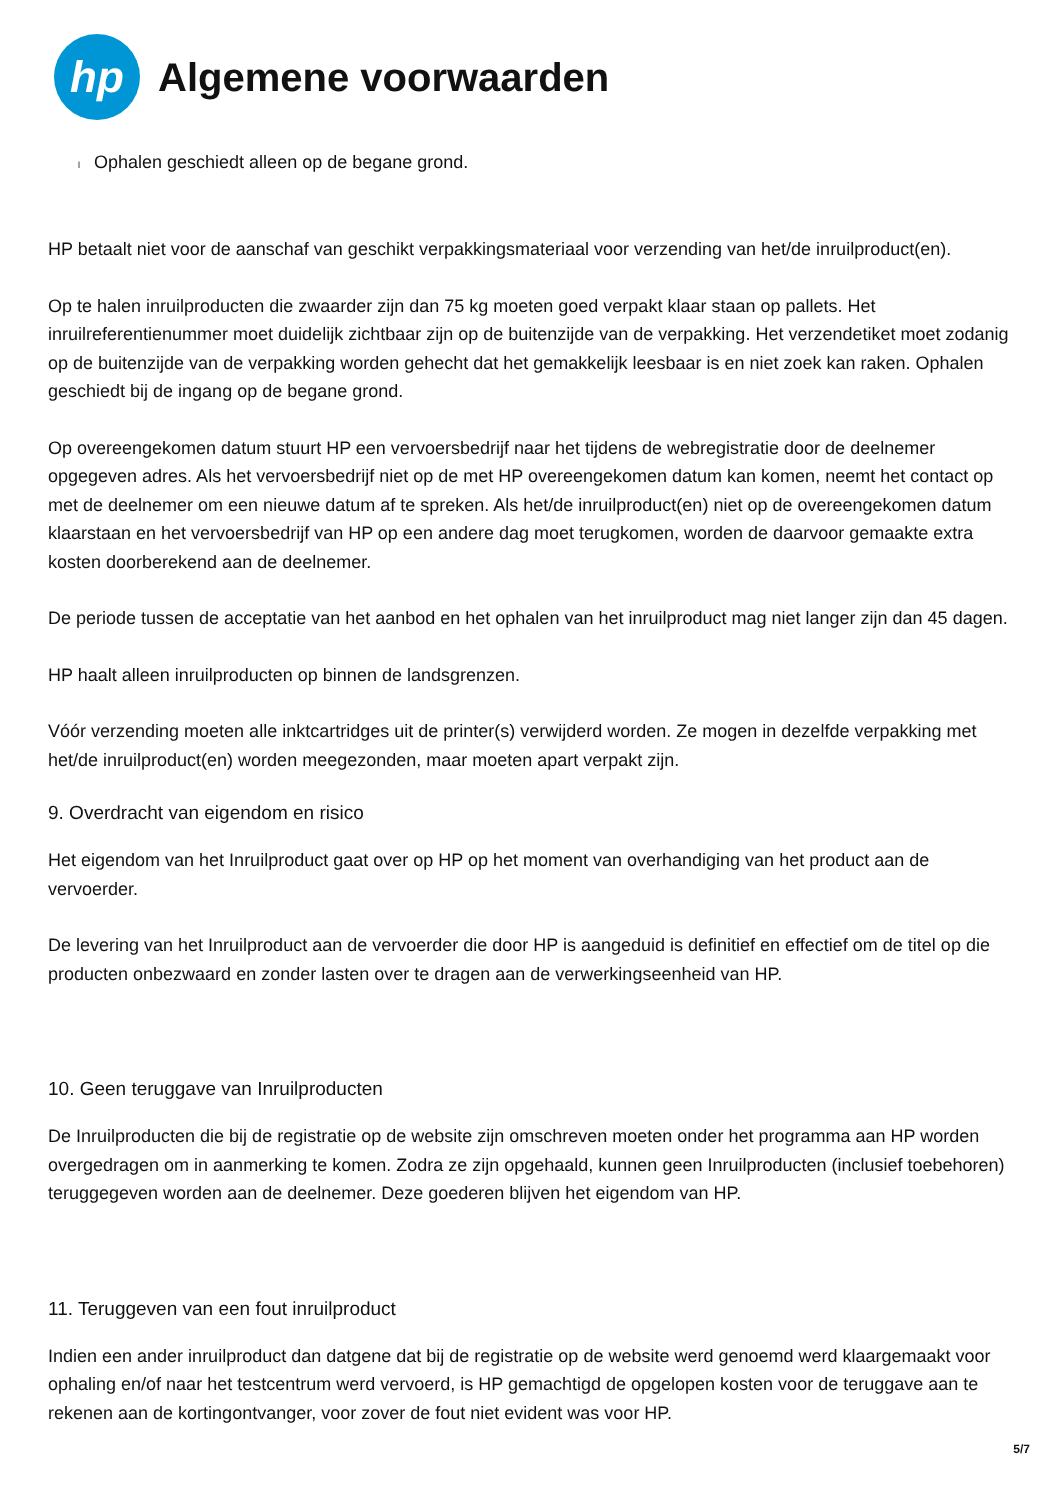hp
Algemene voorwaarden
l Ophalen geschiedt alleen op de begane grond.
HP betaalt niet voor de aanschaf van geschikt verpakkingsmateriaal voor verzending van het/de inruilproduct(en).
Op te halen inruilproducten die zwaarder zijn dan 75 kg moeten goed verpakt klaar staan op pallets. Het inruilreferentienummer moet duidelijk zichtbaar zijn op de buitenzijde van de verpakking. Het verzendetiket moet zodanig op de buitenzijde van de verpakking worden gehecht dat het gemakkelijk leesbaar is en niet zoek kan raken. Ophalen geschiedt bij de ingang op de begane grond.
Op overeengekomen datum stuurt HP een vervoersbedrijf naar het tijdens de webregistratie door de deelnemer opgegeven adres. Als het vervoersbedrijf niet op de met HP overeengekomen datum kan komen, neemt het contact op met de deelnemer om een nieuwe datum af te spreken. Als het/de inruilproduct(en) niet op de overeengekomen datum klaarstaan en het vervoersbedrijf van HP op een andere dag moet terugkomen, worden de daarvoor gemaakte extra kosten doorberekend aan de deelnemer.
De periode tussen de acceptatie van het aanbod en het ophalen van het inruilproduct mag niet langer zijn dan 45 dagen.
HP haalt alleen inruilproducten op binnen de landsgrenzen.
Vóór verzending moeten alle inktcartridges uit de printer(s) verwijderd worden. Ze mogen in dezelfde verpakking met het/de inruilproduct(en) worden meegezonden, maar moeten apart verpakt zijn.
9. Overdracht van eigendom en risico
Het eigendom van het Inruilproduct gaat over op HP op het moment van overhandiging van het product aan de vervoerder.
De levering van het Inruilproduct aan de vervoerder die door HP is aangeduid is definitief en effectief om de titel op die producten onbezwaard en zonder lasten over te dragen aan de verwerkingseenheid van HP.
10. Geen teruggave van Inruilproducten
De Inruilproducten die bij de registratie op de website zijn omschreven moeten onder het programma aan HP worden overgedragen om in aanmerking te komen. Zodra ze zijn opgehaald, kunnen geen Inruilproducten (inclusief toebehoren) teruggegeven worden aan de deelnemer. Deze goederen blijven het eigendom van HP.
11. Teruggeven van een fout inruilproduct
Indien een ander inruilproduct dan datgene dat bij de registratie op de website werd genoemd werd klaargemaakt voor ophaling en/of naar het testcentrum werd vervoerd, is HP gemachtigd de opgelopen kosten voor de teruggave aan te rekenen aan de kortingontvanger, voor zover de fout niet evident was voor HP.
5/7